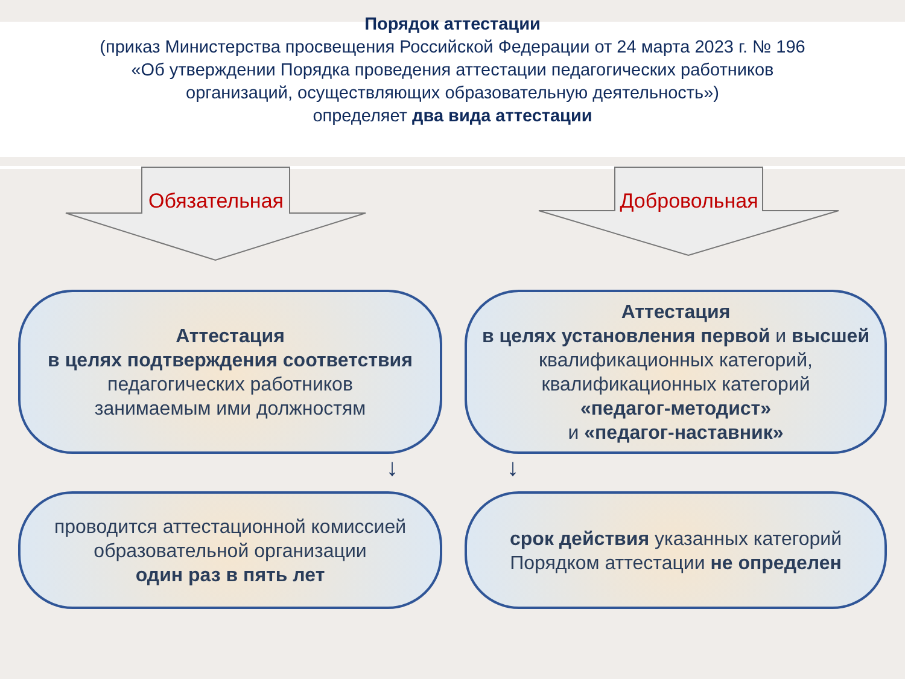Порядок аттестации
(приказ Министерства просвещения Российской Федерации от 24 марта 2023 г. № 196
«Об утверждении Порядка проведения аттестации педагогических работников
организаций, осуществляющих образовательную деятельность»)
определяет два вида аттестации
Обязательная Добровольная
Аттестация
в целях подтверждения соответствия
педагогических работников
занимаемым ими должностям
Аттестация
в целях установления первой и высшей
квалификационных категорий,
квалификационных категорий
«педагог-методист»
и «педагог-наставник»
↓
↓
проводится аттестационной комиссией
образовательной организации
один раз в пять лет
срок действия указанных категорий
Порядком аттестации не определен